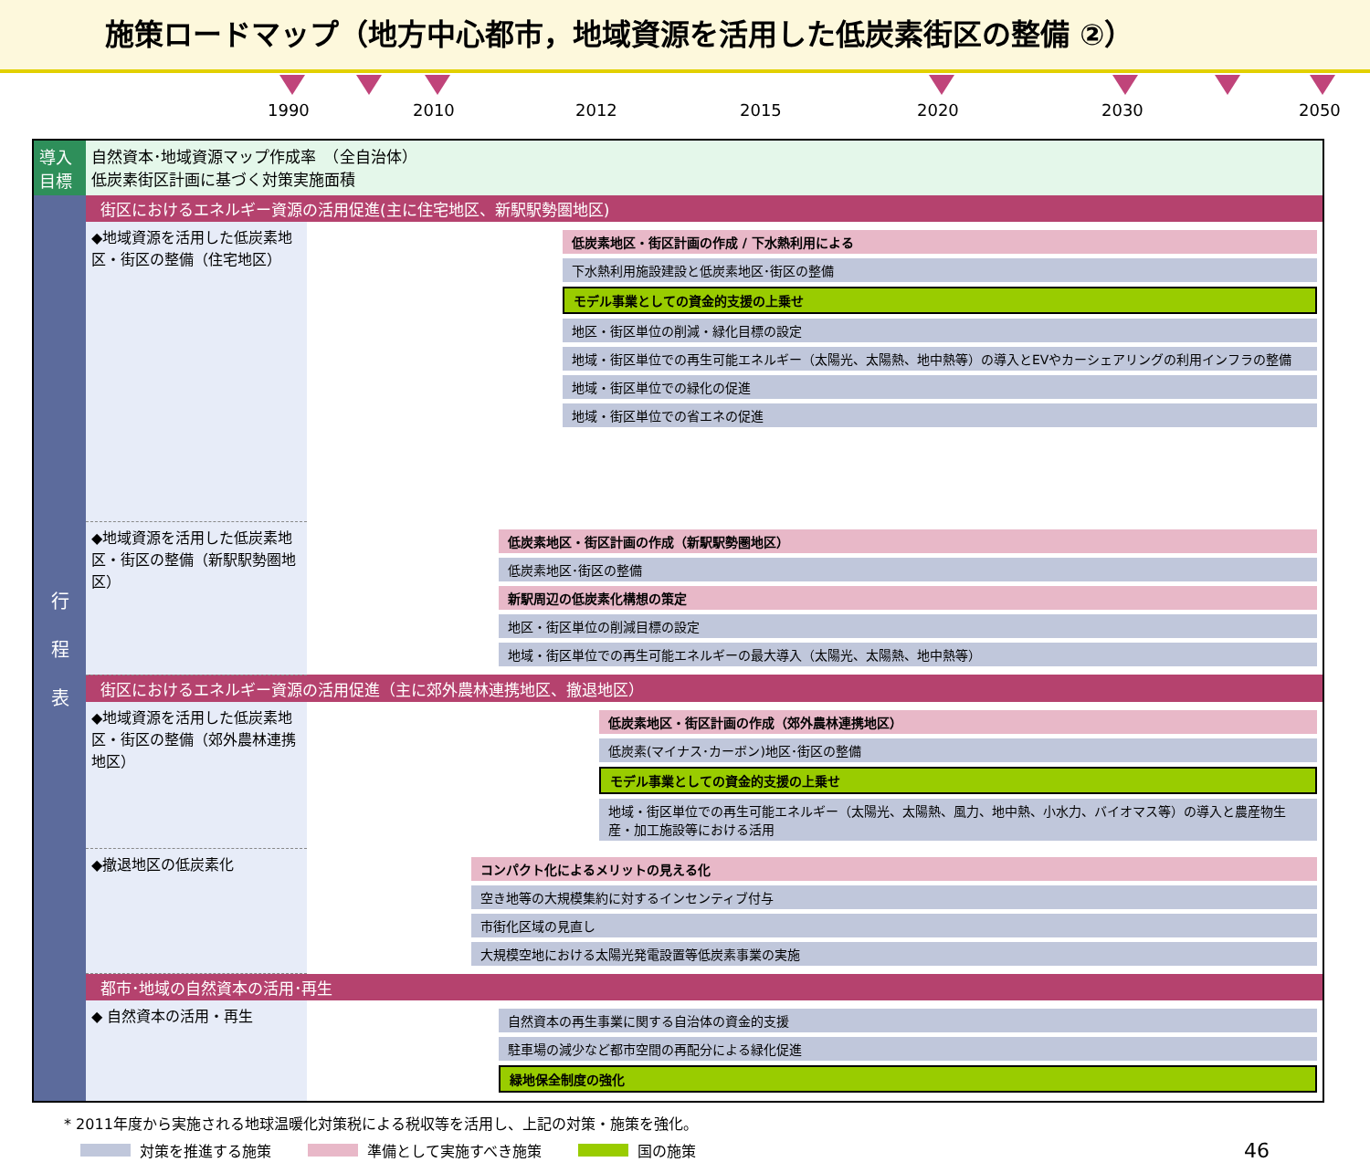施策ロードマップ（地方中心都市，地域資源を活用した低炭素街区の整備 ②）
1990 2010 2012 2015 2020 2030 2050
| 導入 目標 | 自然資本･地域資源マップ作成率 （全自治体） 低炭素街区計画に基づく対策実施面積 | |
| 行 程 表 | 街区におけるエネルギー資源の活用促進(主に住宅地区、新駅駅勢圏地区) | |
| | ◆地域資源を活用した低炭素地区・街区の整備（住宅地区） | 低炭素地区・街区計画の作成 / 下水熱利用による 下水熱利用施設建設と低炭素地区･街区の整備 モデル事業としての資金的支援の上乗せ 地区・街区単位の削減・緑化目標の設定 地域・街区単位での再生可能エネルギー（太陽光、太陽熱、地中熱等）の導入とEVやカーシェアリングの利用インフラの整備 地域・街区単位での緑化の促進 地域・街区単位での省エネの促進 |
| | ◆地域資源を活用した低炭素地区・街区の整備（新駅駅勢圏地区） | 低炭素地区・街区計画の作成（新駅駅勢圏地区） 低炭素地区･街区の整備 新駅周辺の低炭素化構想の策定 地区・街区単位の削減目標の設定 地域・街区単位での再生可能エネルギーの最大導入（太陽光、太陽熱、地中熱等） |
| | 街区におけるエネルギー資源の活用促進（主に郊外農林連携地区、撤退地区） | |
| | ◆地域資源を活用した低炭素地区・街区の整備（郊外農林連携地区） | 低炭素地区・街区計画の作成（郊外農林連携地区） 低炭素(マイナス･カーボン)地区･街区の整備 モデル事業としての資金的支援の上乗せ 地域・街区単位での再生可能エネルギー（太陽光、太陽熱、風力、地中熱、小水力、バイオマス等）の導入と農産物生産・加工施設等における活用 |
| | ◆撤退地区の低炭素化 | コンパクト化によるメリットの見える化 空き地等の大規模集約に対するインセンティブ付与 市街化区域の見直し 大規模空地における太陽光発電設置等低炭素事業の実施 |
| | 都市･地域の自然資本の活用･再生 | |
| | ◆ 自然資本の活用・再生 | 自然資本の再生事業に関する自治体の資金的支援 駐車場の減少など都市空間の再配分による緑化促進 緑地保全制度の強化 |
* 2011年度から実施される地球温暖化対策税による税収等を活用し、上記の対策・施策を強化。
対策を推進する施策 準備として実施すべき施策 国の施策 46